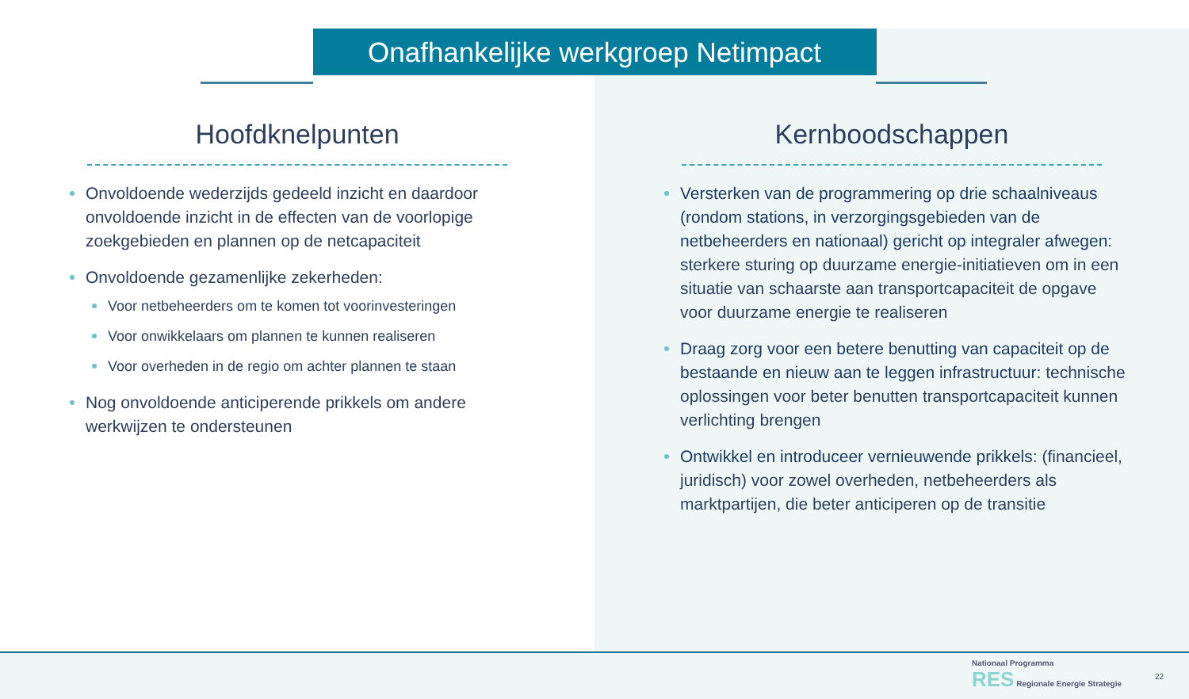Onafhankelijke werkgroep Netimpact
Hoofdknelpunten
Onvoldoende wederzijds gedeeld inzicht en daardoor onvoldoende inzicht in de effecten van de voorlopige zoekgebieden en plannen op de netcapaciteit
Onvoldoende gezamenlijke zekerheden:
Voor netbeheerders om te komen tot voorinvesteringen
Voor onwikkelaars om plannen te kunnen realiseren
Voor overheden in de regio om achter plannen te staan
Nog onvoldoende anticiperende prikkels om andere werkwijzen te ondersteunen
Kernboodschappen
Versterken van de programmering op drie schaalniveaus (rondom stations, in verzorgingsgebieden van de netbeheerders en nationaal) gericht op integraler afwegen: sterkere sturing op duurzame energie-initiatieven om in een situatie van schaarste aan transportcapaciteit de opgave voor duurzame energie te realiseren
Draag zorg voor een betere benutting van capaciteit op de bestaande en nieuw aan te leggen infrastructuur: technische oplossingen voor beter benutten transportcapaciteit kunnen verlichting brengen
Ontwikkel en introduceer vernieuwende prikkels: (financieel, juridisch) voor zowel overheden, netbeheerders als marktpartijen, die beter anticiperen op de transitie
Nationaal Programma
RES Regionale Energie Strategie
22